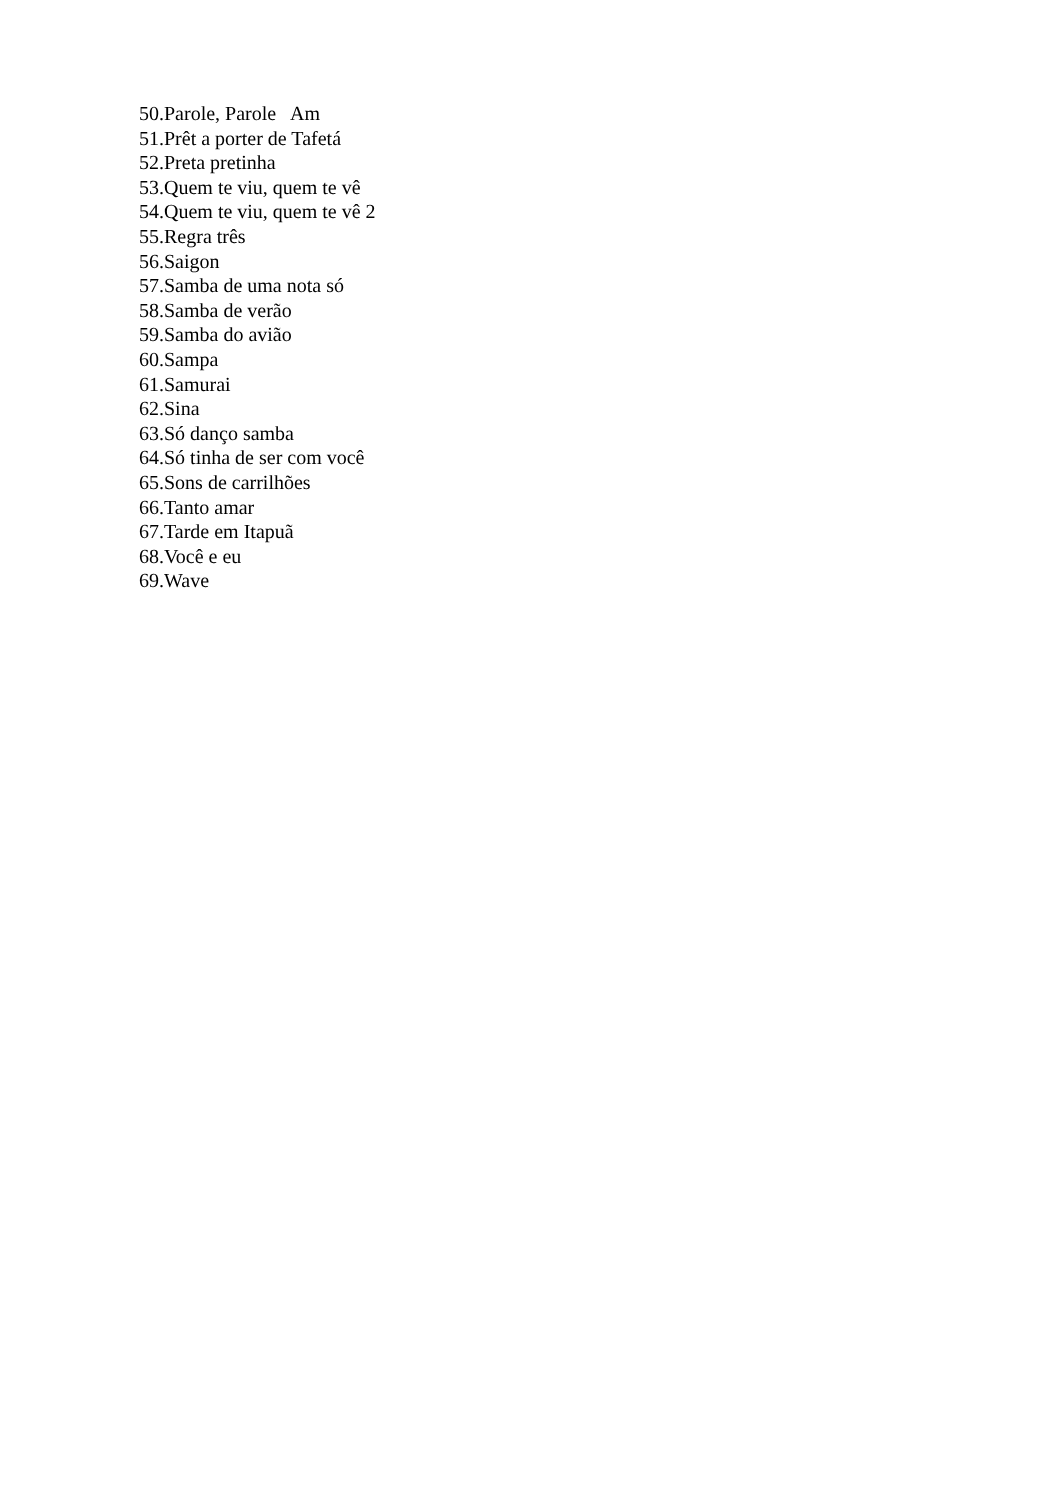50.Parole, Parole Am
51.Prêt a porter de Tafetá
52.Preta pretinha
53.Quem te viu, quem te vê
54.Quem te viu, quem te vê 2
55.Regra três
56.Saigon
57.Samba de uma nota só
58.Samba de verão
59.Samba do avião
60.Sampa
61.Samurai
62.Sina
63.Só danço samba
64.Só tinha de ser com você
65.Sons de carrilhões
66.Tanto amar
67.Tarde em Itapuã
68.Você e eu
69.Wave